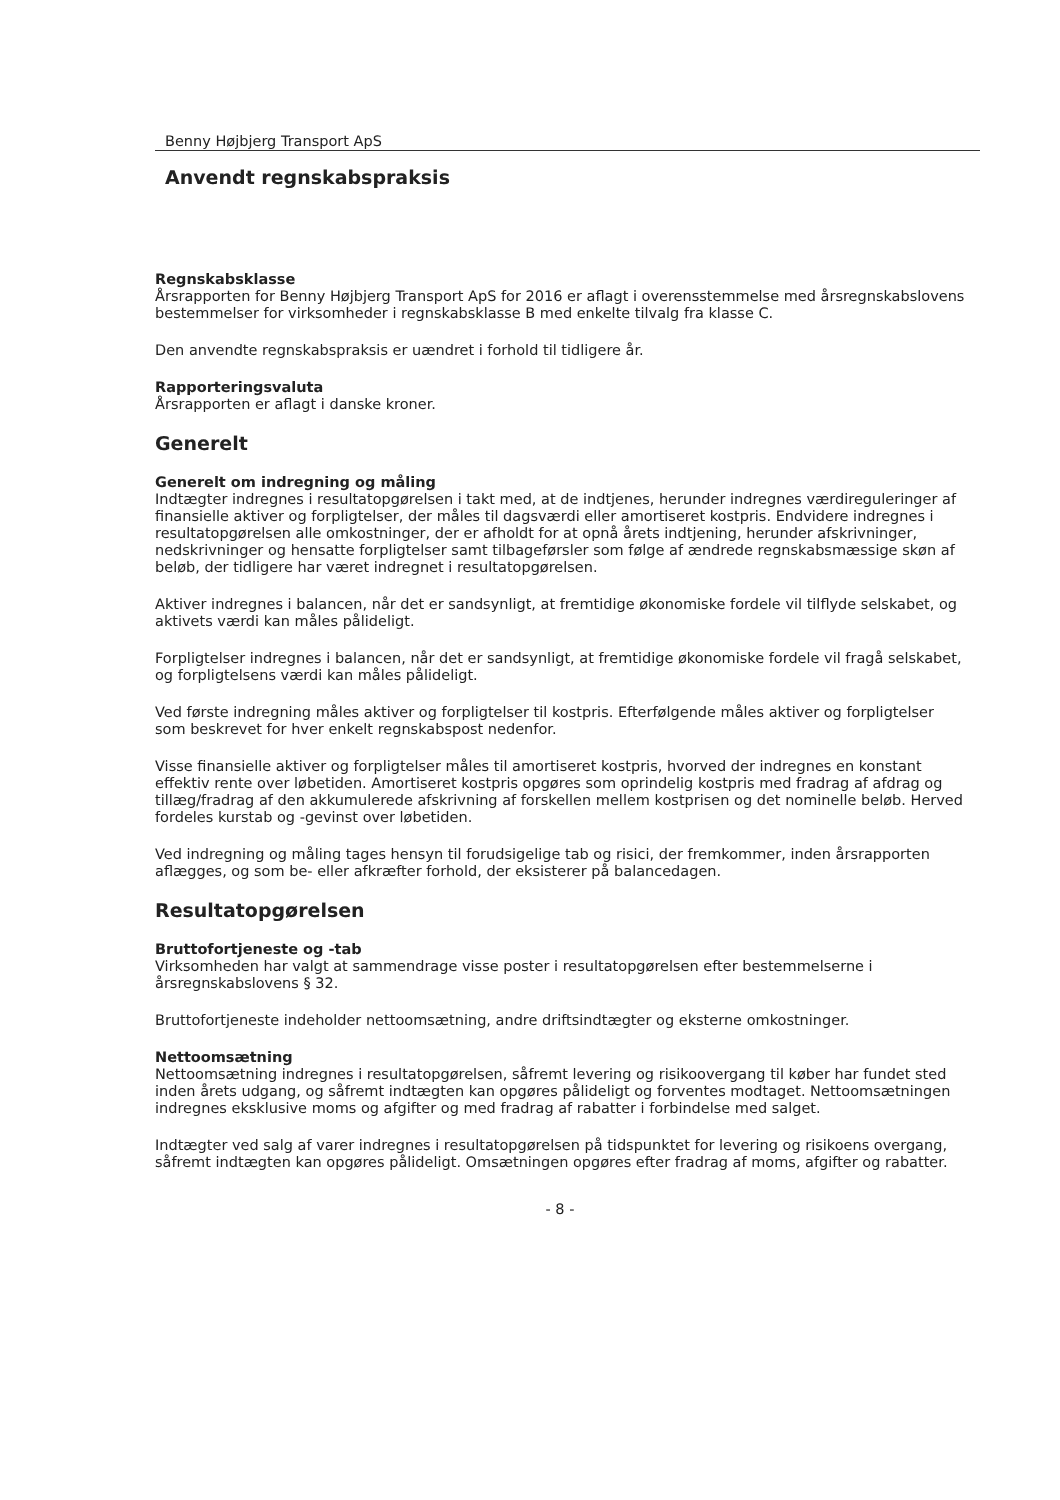Benny Højbjerg Transport ApS
Anvendt regnskabspraksis
Regnskabsklasse
Årsrapporten for Benny Højbjerg Transport ApS for 2016 er aflagt i overensstemmelse med årsregnskabslovens bestemmelser for virksomheder i regnskabsklasse B med enkelte tilvalg fra klasse C.
Den anvendte regnskabspraksis er uændret i forhold til tidligere år.
Rapporteringsvaluta
Årsrapporten er aflagt i danske kroner.
Generelt
Generelt om indregning og måling
Indtægter indregnes i resultatopgørelsen i takt med, at de indtjenes, herunder indregnes værdireguleringer af finansielle aktiver og forpligtelser, der måles til dagsværdi eller amortiseret kostpris. Endvidere indregnes i resultatopgørelsen alle omkostninger, der er afholdt for at opnå årets indtjening, herunder afskrivninger, nedskrivninger og hensatte forpligtelser samt tilbageførsler som følge af ændrede regnskabsmæssige skøn af beløb, der tidligere har været indregnet i resultatopgørelsen.
Aktiver indregnes i balancen, når det er sandsynligt, at fremtidige økonomiske fordele vil tilflyde selskabet, og aktivets værdi kan måles pålideligt.
Forpligtelser indregnes i balancen, når det er sandsynligt, at fremtidige økonomiske fordele vil fragå selskabet, og forpligtelsens værdi kan måles pålideligt.
Ved første indregning måles aktiver og forpligtelser til kostpris. Efterfølgende måles aktiver og forpligtelser som beskrevet for hver enkelt regnskabspost nedenfor.
Visse finansielle aktiver og forpligtelser måles til amortiseret kostpris, hvorved der indregnes en konstant effektiv rente over løbetiden. Amortiseret kostpris opgøres som oprindelig kostpris med fradrag af afdrag og tillæg/fradrag af den akkumulerede afskrivning af forskellen mellem kostprisen og det nominelle beløb. Herved fordeles kurstab og -gevinst over løbetiden.
Ved indregning og måling tages hensyn til forudsigelige tab og risici, der fremkommer, inden årsrapporten aflægges, og som be- eller afkræfter forhold, der eksisterer på balancedagen.
Resultatopgørelsen
Bruttofortjeneste og -tab
Virksomheden har valgt at sammendrage visse poster i resultatopgørelsen efter bestemmelserne i årsregnskabslovens § 32.
Bruttofortjeneste indeholder nettoomsætning, andre driftsindtægter og eksterne omkostninger.
Nettoomsætning
Nettoomsætning indregnes i resultatopgørelsen, såfremt levering og risikoovergang til køber har fundet sted inden årets udgang, og såfremt indtægten kan opgøres pålideligt og forventes modtaget. Nettoomsætningen indregnes eksklusive moms og afgifter og med fradrag af rabatter i forbindelse med salget.
Indtægter ved salg af varer indregnes i resultatopgørelsen på tidspunktet for levering og risikoens overgang, såfremt indtægten kan opgøres pålideligt. Omsætningen opgøres efter fradrag af moms, afgifter og rabatter.
- 8 -